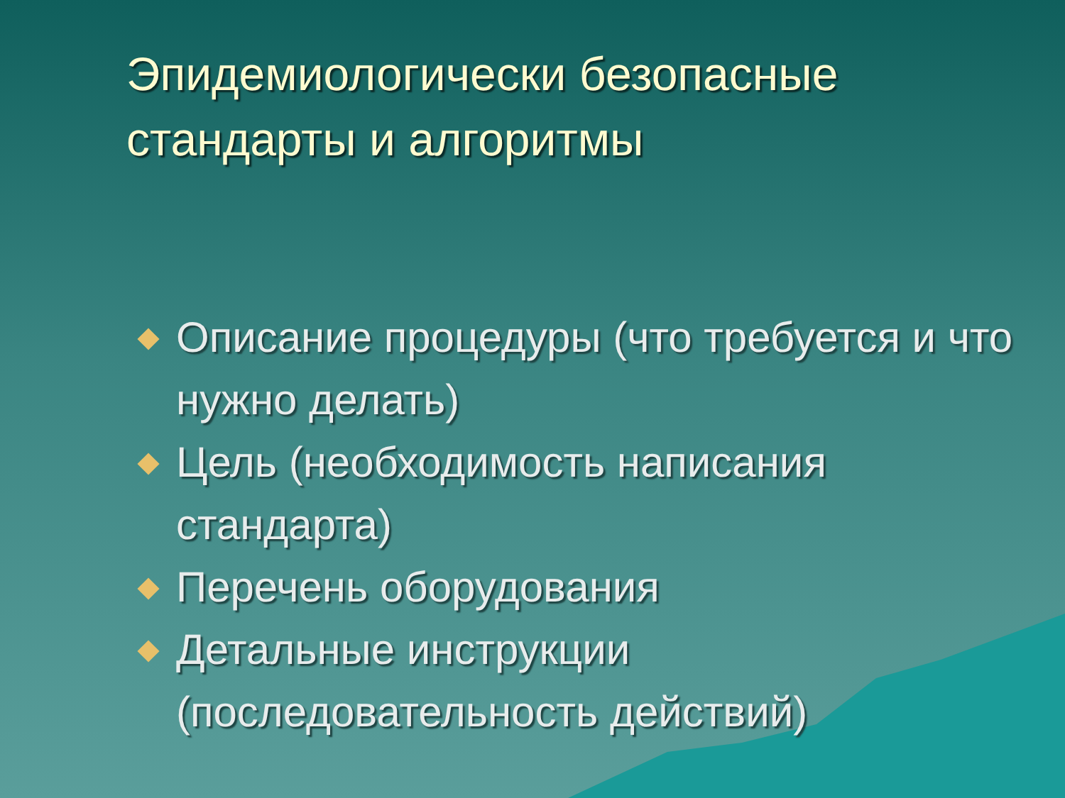Эпидемиологически безопасные стандарты и алгоритмы
Описание процедуры (что требуется и что нужно делать)
Цель (необходимость написания стандарта)
Перечень оборудования
Детальные инструкции (последовательность действий)